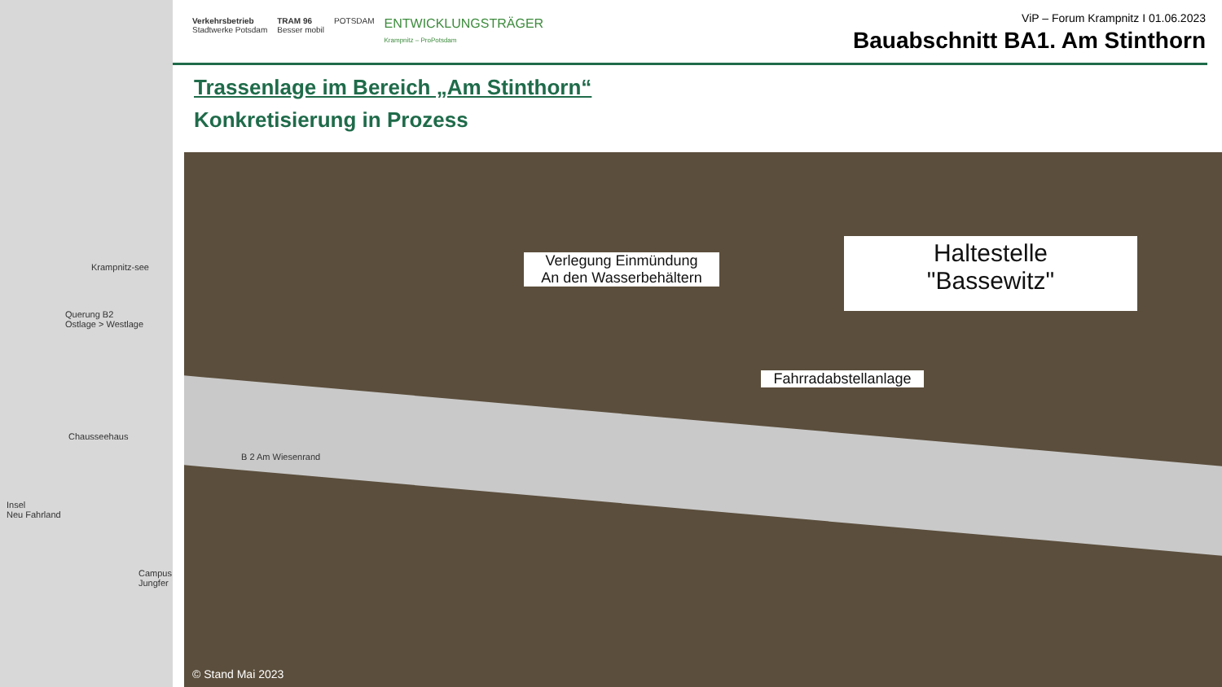Krampnitz-see
Querung B2
Ostlage > Westlage
Chausseehaus
Insel
Neu Fahrland
Campus Jungfer
Verkehrsbetrieb
Stadtwerke Potsdam TRAM 96
Besser mobil POTSDAM ENTWICKLUNGSTRÄGER
Krampnitz – ProPotsdam
ViP – Forum Krampnitz I 01.06.2023
Bauabschnitt BA1. Am Stinthorn
Trassenlage im Bereich „Am Stinthorn“
Konkretisierung in Prozess
Verlegung Einmündung
An den Wasserbehältern
Haltestelle
"Bassewitz"
Fahrradabstellanlage
B 2 Am Wiesenrand
© Stand Mai 2023